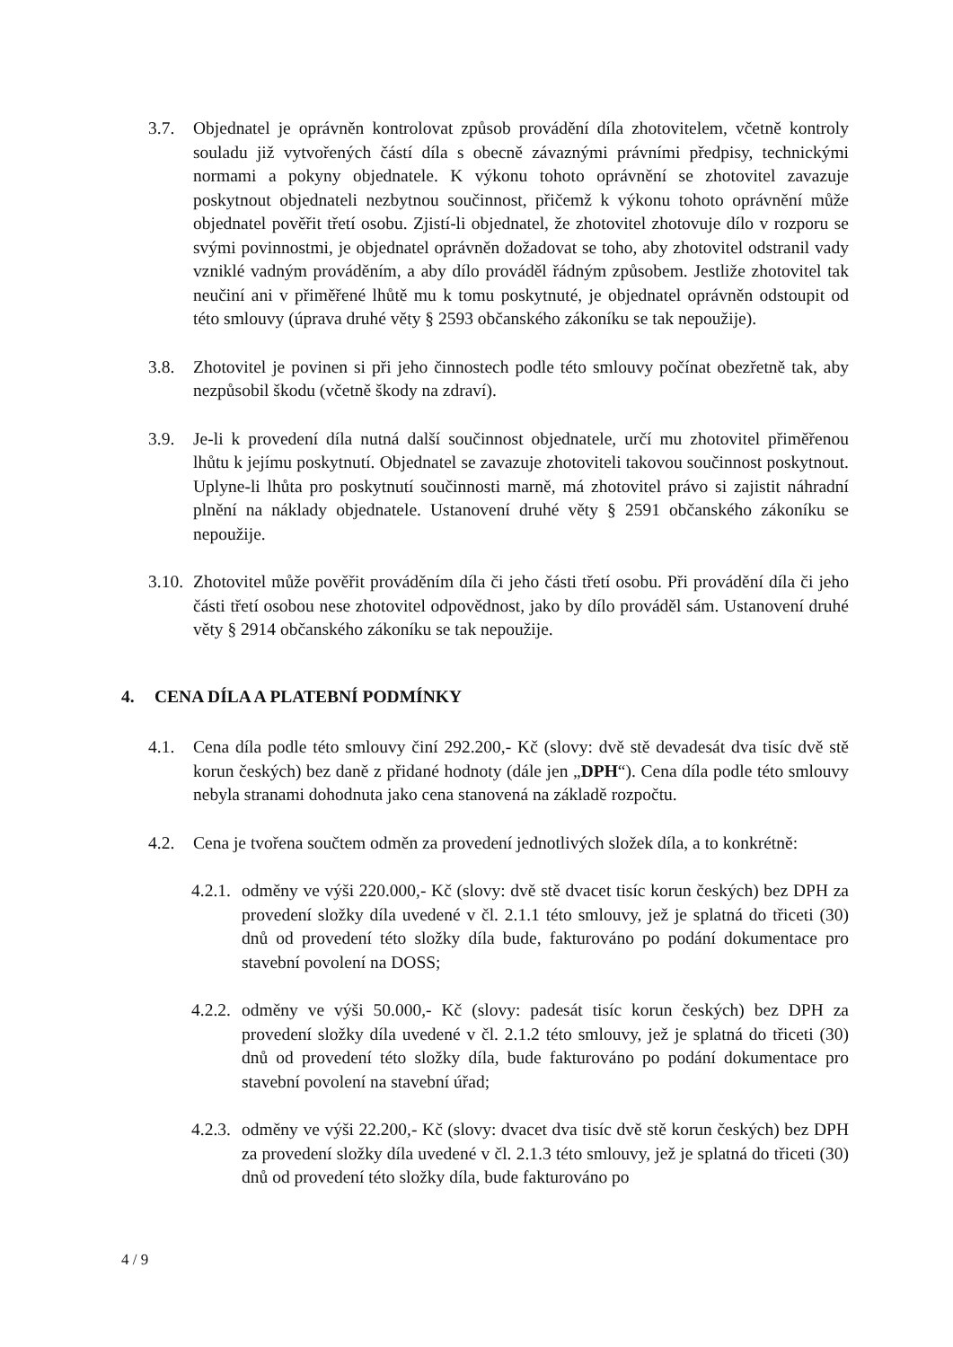3.7. Objednatel je oprávněn kontrolovat způsob provádění díla zhotovitelem, včetně kontroly souladu již vytvořených částí díla s obecně závaznými právními předpisy, technickými normami a pokyny objednatele. K výkonu tohoto oprávnění se zhotovitel zavazuje poskytnout objednateli nezbytnou součinnost, přičemž k výkonu tohoto oprávnění může objednatel pověřit třetí osobu. Zjistí-li objednatel, že zhotovitel zhotovuje dílo v rozporu se svými povinnostmi, je objednatel oprávněn dožadovat se toho, aby zhotovitel odstranil vady vzniklé vadným prováděním, a aby dílo prováděl řádným způsobem. Jestliže zhotovitel tak neučiní ani v přiměřené lhůtě mu k tomu poskytnuté, je objednatel oprávněn odstoupit od této smlouvy (úprava druhé věty § 2593 občanského zákoníku se tak nepoužije).
3.8. Zhotovitel je povinen si při jeho činnostech podle této smlouvy počínat obezřetně tak, aby nezpůsobil škodu (včetně škody na zdraví).
3.9. Je-li k provedení díla nutná další součinnost objednatele, určí mu zhotovitel přiměřenou lhůtu k jejímu poskytnutí. Objednatel se zavazuje zhotoviteli takovou součinnost poskytnout. Uplyne-li lhůta pro poskytnutí součinnosti marně, má zhotovitel právo si zajistit náhradní plnění na náklady objednatele. Ustanovení druhé věty § 2591 občanského zákoníku se nepoužije.
3.10.
Zhotovitel může pověřit prováděním díla či jeho části třetí osobu. Při provádění díla či jeho části třetí osobou nese zhotovitel odpovědnost, jako by dílo prováděl sám. Ustanovení druhé věty § 2914 občanského zákoníku se tak nepoužije.
4. CENA DÍLA A PLATEBNÍ PODMÍNKY
4.1. Cena díla podle této smlouvy činí 292.200,- Kč (slovy: dvě stě devadesát dva tisíc dvě stě korun českých) bez daně z přidané hodnoty (dále jen „DPH“). Cena díla podle této smlouvy nebyla stranami dohodnuta jako cena stanovená na základě rozpočtu.
4.2. Cena je tvořena součtem odměn za provedení jednotlivých složek díla, a to konkrétně:
4.2.1.
odměny ve výši 220.000,- Kč (slovy: dvě stě dvacet tisíc korun českých) bez DPH za provedení složky díla uvedené v čl. 2.1.1 této smlouvy, jež je splatná do třiceti (30) dnů od provedení této složky díla bude, fakturováno po podání dokumentace pro stavební povolení na DOSS;
4.2.2.
odměny ve výši 50.000,- Kč (slovy: padesát tisíc korun českých) bez DPH za provedení složky díla uvedené v čl. 2.1.2 této smlouvy, jež je splatná do třiceti (30) dnů od provedení této složky díla, bude fakturováno po podání dokumentace pro stavební povolení na stavební úřad;
4.2.3.
odměny ve výši 22.200,- Kč (slovy: dvacet dva tisíc dvě stě korun českých) bez DPH za provedení složky díla uvedené v čl. 2.1.3 této smlouvy, jež je splatná do třiceti (30) dnů od provedení této složky díla, bude fakturováno po
4 / 9